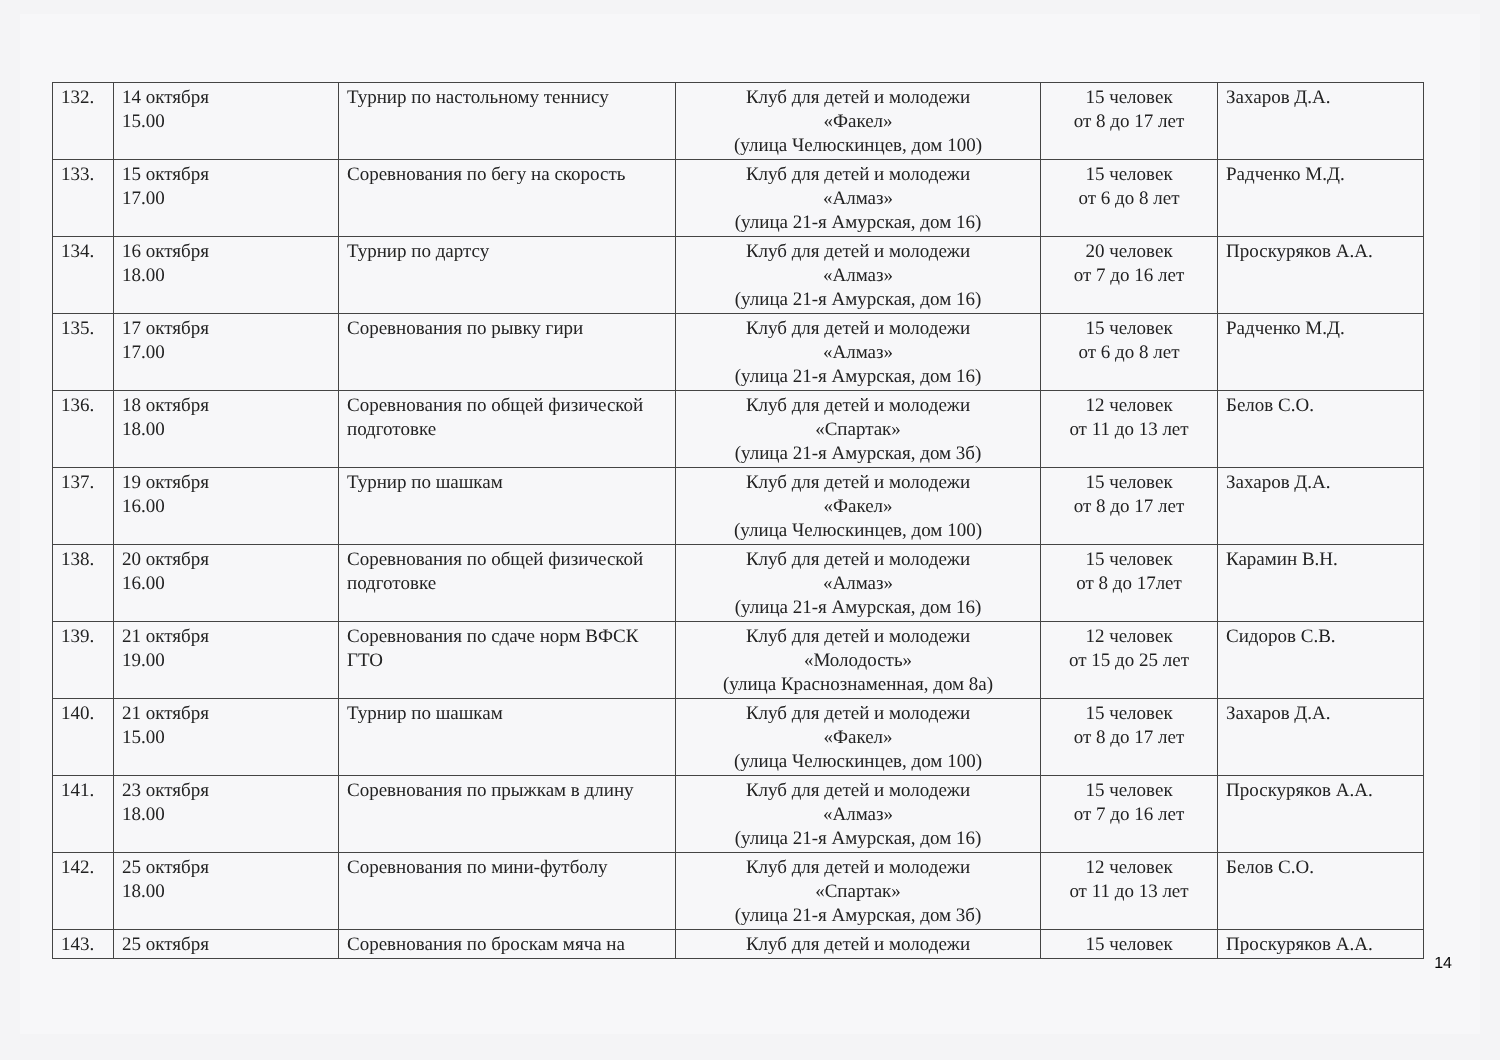| 132. | 14 октября 15.00 | Турнир по настольному теннису | Клуб для детей и молодежи «Факел» (улица Челюскинцев, дом 100) | 15 человек от 8 до 17 лет | Захаров Д.А. |
| 133. | 15 октября 17.00 | Соревнования по бегу на скорость | Клуб для детей и молодежи «Алмаз» (улица 21-я Амурская, дом 16) | 15 человек от 6 до 8 лет | Радченко М.Д. |
| 134. | 16 октября 18.00 | Турнир по дартсу | Клуб для детей и молодежи «Алмаз» (улица 21-я Амурская, дом 16) | 20 человек от 7 до 16 лет | Проскуряков А.А. |
| 135. | 17 октября 17.00 | Соревнования по рывку гири | Клуб для детей и молодежи «Алмаз» (улица 21-я Амурская, дом 16) | 15 человек от 6 до 8 лет | Радченко М.Д. |
| 136. | 18 октября 18.00 | Соревнования по общей физической подготовке | Клуб для детей и молодежи «Спартак» (улица 21-я Амурская, дом 3б) | 12 человек от 11 до 13 лет | Белов С.О. |
| 137. | 19 октября 16.00 | Турнир по шашкам | Клуб для детей и молодежи «Факел» (улица Челюскинцев, дом 100) | 15 человек от 8 до 17 лет | Захаров Д.А. |
| 138. | 20 октября 16.00 | Соревнования по общей физической подготовке | Клуб для детей и молодежи «Алмаз» (улица 21-я Амурская, дом 16) | 15 человек от 8 до 17лет | Карамин В.Н. |
| 139. | 21 октября 19.00 | Соревнования по сдаче норм ВФСК ГТО | Клуб для детей и молодежи «Молодость» (улица Краснознаменная, дом 8а) | 12 человек от 15 до 25 лет | Сидоров С.В. |
| 140. | 21 октября 15.00 | Турнир по шашкам | Клуб для детей и молодежи «Факел» (улица Челюскинцев, дом 100) | 15 человек от 8 до 17 лет | Захаров Д.А. |
| 141. | 23 октября 18.00 | Соревнования по прыжкам в длину | Клуб для детей и молодежи «Алмаз» (улица 21-я Амурская, дом 16) | 15 человек от 7 до 16 лет | Проскуряков А.А. |
| 142. | 25 октября 18.00 | Соревнования по мини-футболу | Клуб для детей и молодежи «Спартак» (улица 21-я Амурская, дом 3б) | 12 человек от 11 до 13 лет | Белов С.О. |
| 143. | 25 октября | Соревнования по броскам мяча на | Клуб для детей и молодежи | 15 человек | Проскуряков А.А. |
14